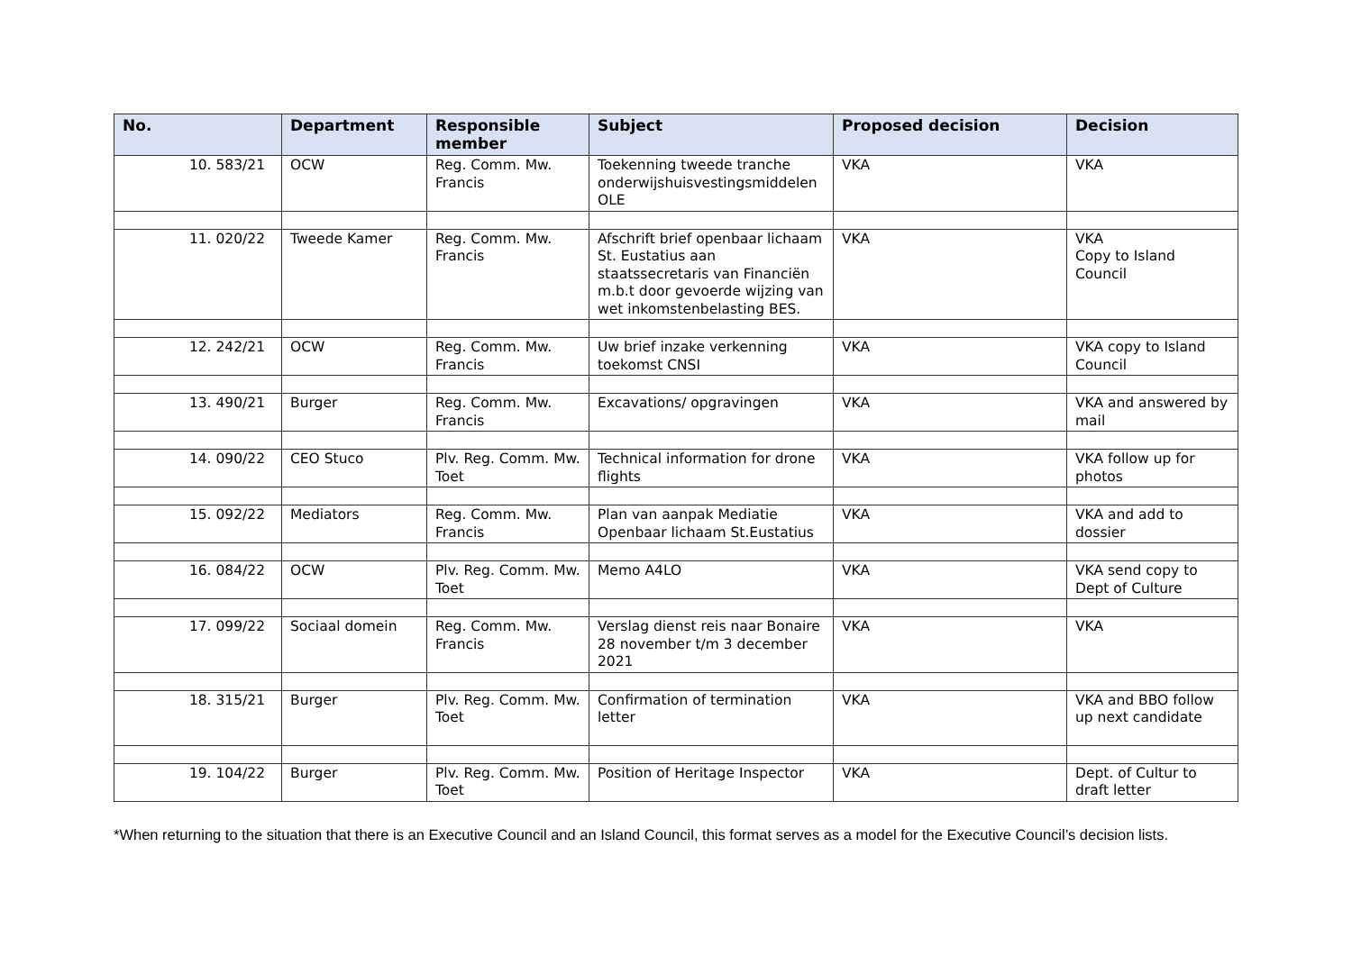| No. | Department | Responsible member | Subject | Proposed decision | Decision |
| --- | --- | --- | --- | --- | --- |
| 10. 583/21 | OCW | Reg. Comm. Mw. Francis | Toekenning tweede tranche onderwijshuisvestingsmiddelen OLE | VKA | VKA |
| 11. 020/22 | Tweede Kamer | Reg. Comm. Mw. Francis | Afschrift brief openbaar lichaam St. Eustatius aan staatssecretaris van Financiën m.b.t door gevoerde wijzing van wet inkomstenbelasting BES. | VKA | VKA Copy to Island Council |
| 12. 242/21 | OCW | Reg. Comm. Mw. Francis | Uw brief inzake verkenning toekomst CNSI | VKA | VKA copy to Island Council |
| 13. 490/21 | Burger | Reg. Comm. Mw. Francis | Excavations/ opgravingen | VKA | VKA and answered by mail |
| 14. 090/22 | CEO Stuco | Plv. Reg. Comm. Mw. Toet | Technical information for drone flights | VKA | VKA follow up for photos |
| 15. 092/22 | Mediators | Reg. Comm. Mw. Francis | Plan van aanpak Mediatie Openbaar lichaam St.Eustatius | VKA | VKA and add to dossier |
| 16. 084/22 | OCW | Plv. Reg. Comm. Mw. Toet | Memo A4LO | VKA | VKA send copy to Dept of Culture |
| 17. 099/22 | Sociaal domein | Reg. Comm. Mw. Francis | Verslag dienst reis naar Bonaire 28 november t/m 3 december 2021 | VKA | VKA |
| 18. 315/21 | Burger | Plv. Reg. Comm. Mw. Toet | Confirmation of termination letter | VKA | VKA and BBO follow up next candidate |
| 19. 104/22 | Burger | Plv. Reg. Comm. Mw. Toet | Position of Heritage Inspector | VKA | Dept. of Cultur to draft letter |
*When returning to the situation that there is an Executive Council and an Island Council, this format serves as a model for the Executive Council’s decision lists.